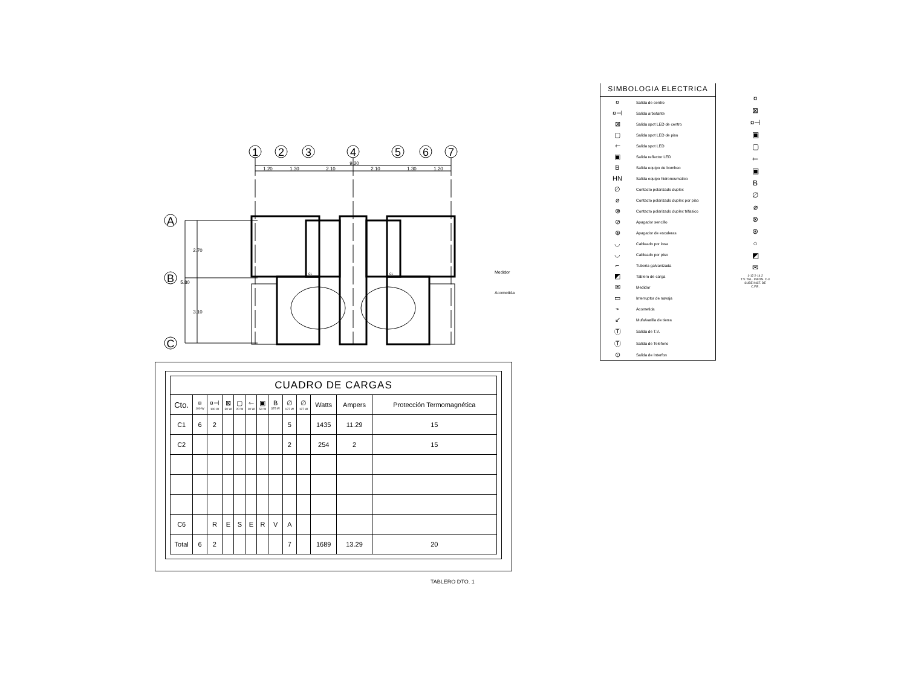1
2
3
4
5
6
7
A
B
C
9.20
1.20
1.30
2.10
2.10
1.30
1.20
2.70
5.80
3.10
CL
CL
Medidor
Acometida
| CUADRO DE CARGAS | | | | | | | | | | | | |
| Cto. | ¤ 100 W | ¤⊣ 100 W | ⊠ 30 W | ▢ 20 W | ⇽ 10 W | ▣ 50 W | B 375 W | ∅ 127 W | ∅ 127 W | Watts | Ampers | Protección Termomagnética |
| C1 | 6 | 2 | | | | | | 5 | | 1435 | 11.29 | 15 |
| C2 | | | | | | | | 2 | | 254 | 2 | 15 |
| C6 | | R | E | S | E | R | V | A | | | | |
| Total | 6 | 2 | | | | | | 7 | | 1689 | 13.29 | 20 |
TABLERO DTO. 1
SIMBOLOGIA ELECTRICA
| ¤ | Salida de centro |
| ¤⊣ | Salida arbotante |
| ⊠ | Salida spot LED de centro |
| ▢ | Salida spot LED de piso |
| ⇽ | Salida spot LED |
| ▣ | Salida reflector LED |
| B | Salida equipo de bombeo |
| HN | Salida equipo hidroneumatico |
| ∅ | Contacto polarizado duplex |
| ⌀ | Contacto polarizado duplex por piso |
| ⊗ | Contacto polarizado duplex trifasico |
| ⊘ | Apagador sencillo |
| ⊛ | Apagador de escaleras |
| ◡ | Cableado por losa |
| ◡ | Cableado por piso |
| ⌐ | Tuberia galvanizada |
| ◩ | Tablero de carga |
| ✉ | Medidor |
| ▭ | Interruptor de navaja |
| ⌁ | Acometida |
| ↙ | Mufa/varilla de tierra |
| Ⓣ | Salida de T.V. |
| Ⓣ | Salida de Telefono |
| ⊙ | Salida de Interfon |
¤
⊠
¤⊣
▣
▢
⇽
▣
B
∅
⌀
⊗
⊛
○
◩
✉
1-12 2-14 2
T.V. TEL. INFON. C-3
SUBE INST. DE C.F.E.